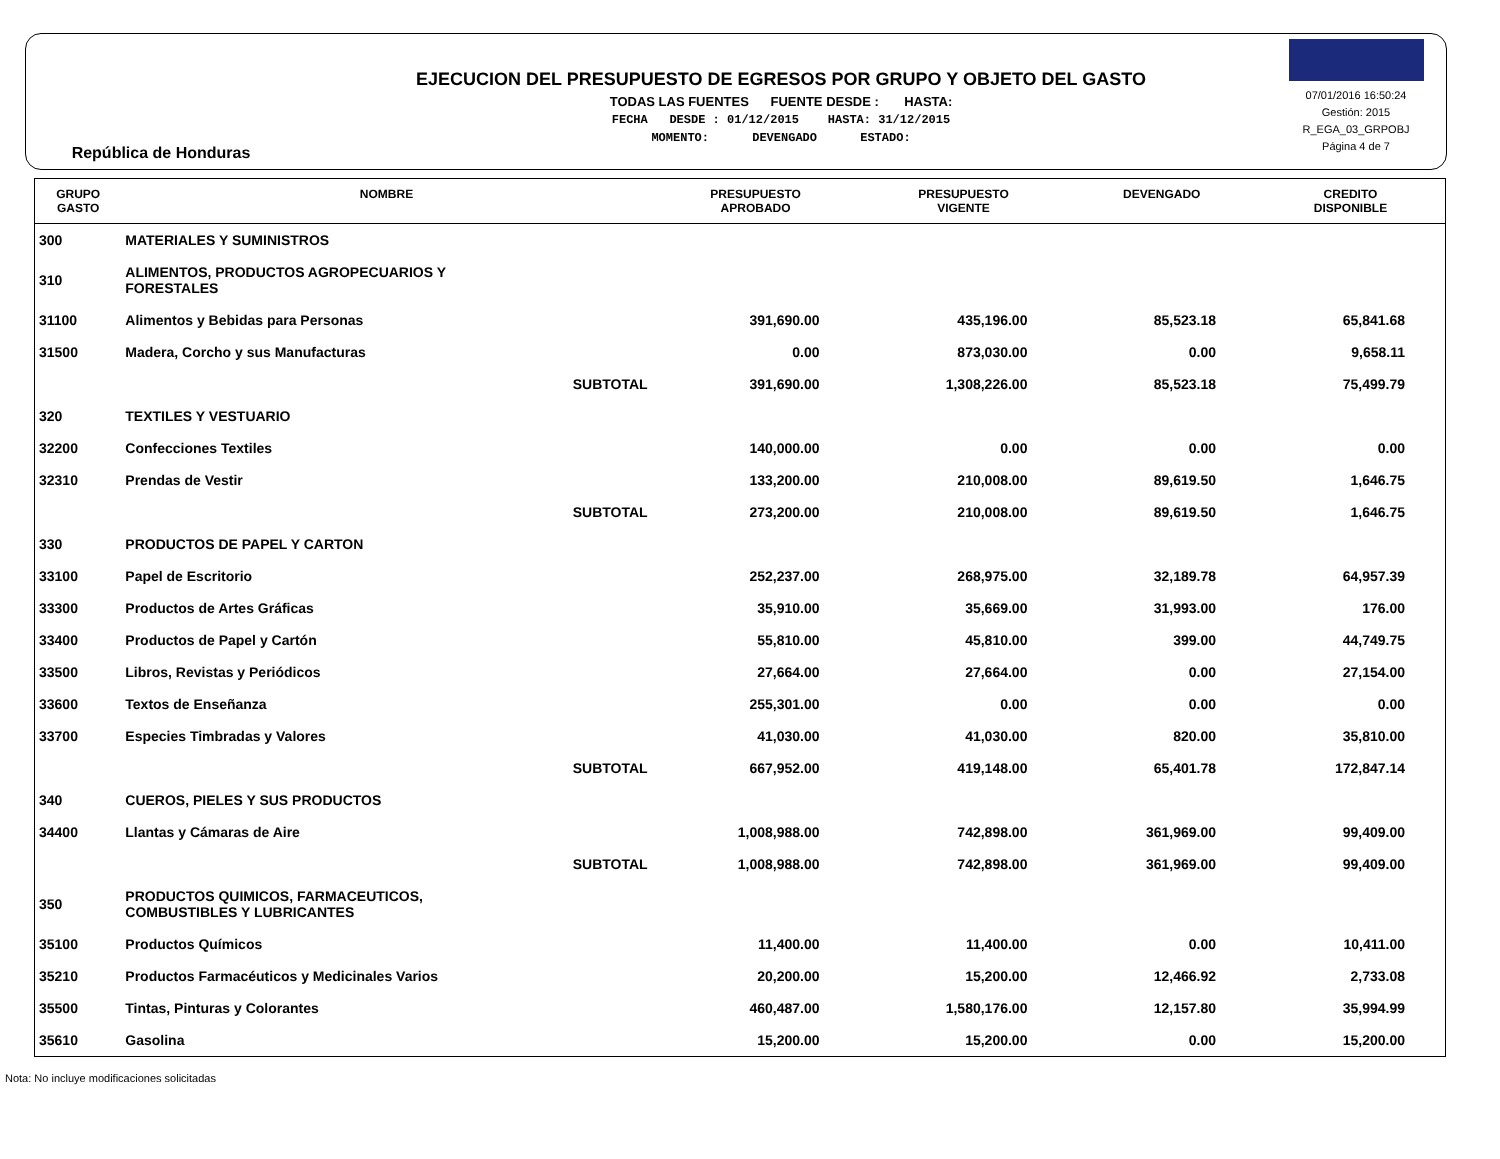República de Honduras
EJECUCION DEL PRESUPUESTO DE EGRESOS POR GRUPO Y OBJETO DEL GASTO
TODAS LAS FUENTES FUENTE DESDE : HASTA:
FECHA DESDE : 01/12/2015 HASTA: 31/12/2015
MOMENTO: DEVENGADO ESTADO:
07/01/2016 16:50:24
Gestión: 2015
R_EGA_03_GRPOBJ
Página 4 de 7
| GRUPO GASTO | NOMBRE | PRESUPUESTO APROBADO | PRESUPUESTO VIGENTE | DEVENGADO | CREDITO DISPONIBLE |
| --- | --- | --- | --- | --- | --- |
| 300 | MATERIALES Y SUMINISTROS | | | | |
| 310 | ALIMENTOS, PRODUCTOS AGROPECUARIOS Y FORESTALES | | | | |
| 31100 | Alimentos y Bebidas para Personas | 391,690.00 | 435,196.00 | 85,523.18 | 65,841.68 |
| 31500 | Madera, Corcho y sus Manufacturas | 0.00 | 873,030.00 | 0.00 | 9,658.11 |
| | SUBTOTAL | 391,690.00 | 1,308,226.00 | 85,523.18 | 75,499.79 |
| 320 | TEXTILES Y VESTUARIO | | | | |
| 32200 | Confecciones Textiles | 140,000.00 | 0.00 | 0.00 | 0.00 |
| 32310 | Prendas de Vestir | 133,200.00 | 210,008.00 | 89,619.50 | 1,646.75 |
| | SUBTOTAL | 273,200.00 | 210,008.00 | 89,619.50 | 1,646.75 |
| 330 | PRODUCTOS DE PAPEL Y CARTON | | | | |
| 33100 | Papel de Escritorio | 252,237.00 | 268,975.00 | 32,189.78 | 64,957.39 |
| 33300 | Productos de Artes Gráficas | 35,910.00 | 35,669.00 | 31,993.00 | 176.00 |
| 33400 | Productos de Papel y Cartón | 55,810.00 | 45,810.00 | 399.00 | 44,749.75 |
| 33500 | Libros, Revistas y Periódicos | 27,664.00 | 27,664.00 | 0.00 | 27,154.00 |
| 33600 | Textos de Enseñanza | 255,301.00 | 0.00 | 0.00 | 0.00 |
| 33700 | Especies Timbradas y Valores | 41,030.00 | 41,030.00 | 820.00 | 35,810.00 |
| | SUBTOTAL | 667,952.00 | 419,148.00 | 65,401.78 | 172,847.14 |
| 340 | CUEROS, PIELES Y SUS PRODUCTOS | | | | |
| 34400 | Llantas y Cámaras de Aire | 1,008,988.00 | 742,898.00 | 361,969.00 | 99,409.00 |
| | SUBTOTAL | 1,008,988.00 | 742,898.00 | 361,969.00 | 99,409.00 |
| 350 | PRODUCTOS QUIMICOS, FARMACEUTICOS, COMBUSTIBLES Y LUBRICANTES | | | | |
| 35100 | Productos Químicos | 11,400.00 | 11,400.00 | 0.00 | 10,411.00 |
| 35210 | Productos Farmacéuticos y Medicinales Varios | 20,200.00 | 15,200.00 | 12,466.92 | 2,733.08 |
| 35500 | Tintas, Pinturas y Colorantes | 460,487.00 | 1,580,176.00 | 12,157.80 | 35,994.99 |
| 35610 | Gasolina | 15,200.00 | 15,200.00 | 0.00 | 15,200.00 |
Nota: No incluye modificaciones solicitadas